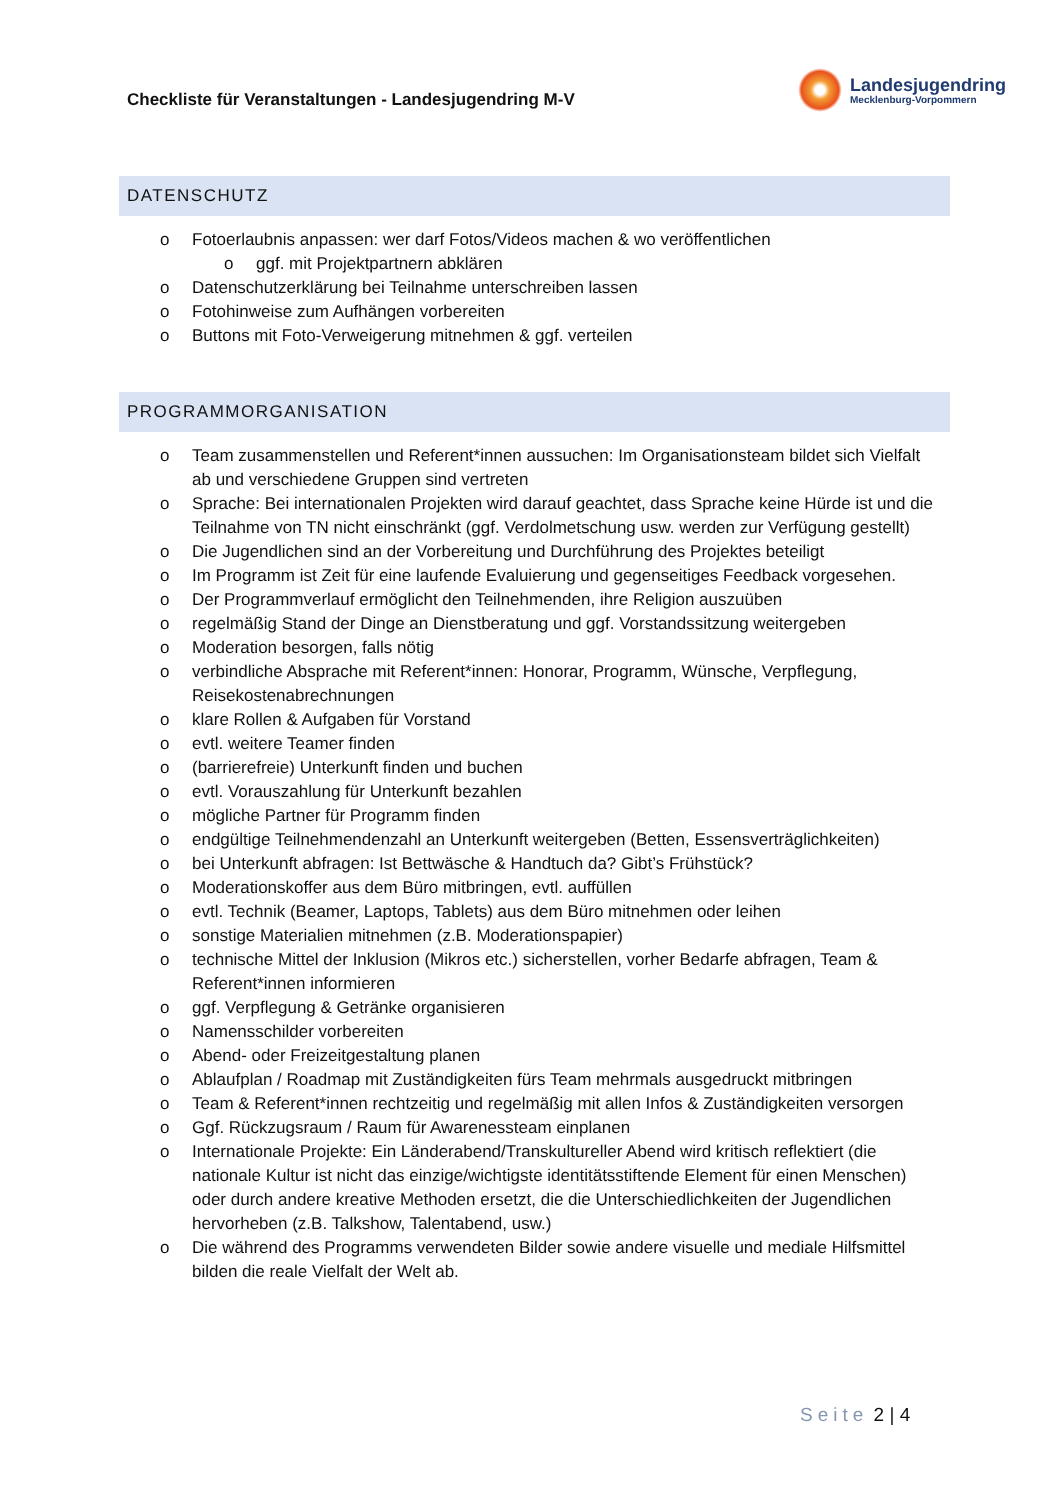Checkliste für Veranstaltungen - Landesjugendring M-V
Landesjugendring
Mecklenburg-Vorpommern
DATENSCHUTZ
o Fotoerlaubnis anpassen: wer darf Fotos/Videos machen & wo veröffentlichen
o ggf. mit Projektpartnern abklären
o Datenschutzerklärung bei Teilnahme unterschreiben lassen
o Fotohinweise zum Aufhängen vorbereiten
o Buttons mit Foto-Verweigerung mitnehmen & ggf. verteilen
PROGRAMMORGANISATION
o Team zusammenstellen und Referent*innen aussuchen: Im Organisationsteam bildet sich Vielfalt ab und verschiedene Gruppen sind vertreten
o Sprache: Bei internationalen Projekten wird darauf geachtet, dass Sprache keine Hürde ist und die Teilnahme von TN nicht einschränkt (ggf. Verdolmetschung usw. werden zur Verfügung gestellt)
o Die Jugendlichen sind an der Vorbereitung und Durchführung des Projektes beteiligt
o Im Programm ist Zeit für eine laufende Evaluierung und gegenseitiges Feedback vorgesehen.
o Der Programmverlauf ermöglicht den Teilnehmenden, ihre Religion auszuüben
o regelmäßig Stand der Dinge an Dienstberatung und ggf. Vorstandssitzung weitergeben
o Moderation besorgen, falls nötig
o verbindliche Absprache mit Referent*innen: Honorar, Programm, Wünsche, Verpflegung, Reisekostenabrechnungen
o klare Rollen & Aufgaben für Vorstand
o evtl. weitere Teamer finden
o (barrierefreie) Unterkunft finden und buchen
o evtl. Vorauszahlung für Unterkunft bezahlen
o mögliche Partner für Programm finden
o endgültige Teilnehmendenzahl an Unterkunft weitergeben (Betten, Essensverträglichkeiten)
o bei Unterkunft abfragen: Ist Bettwäsche & Handtuch da? Gibt’s Frühstück?
o Moderationskoffer aus dem Büro mitbringen, evtl. auffüllen
o evtl. Technik (Beamer, Laptops, Tablets) aus dem Büro mitnehmen oder leihen
o sonstige Materialien mitnehmen (z.B. Moderationspapier)
o technische Mittel der Inklusion (Mikros etc.) sicherstellen, vorher Bedarfe abfragen, Team & Referent*innen informieren
o ggf. Verpflegung & Getränke organisieren
o Namensschilder vorbereiten
o Abend- oder Freizeitgestaltung planen
o Ablaufplan / Roadmap mit Zuständigkeiten fürs Team mehrmals ausgedruckt mitbringen
o Team & Referent*innen rechtzeitig und regelmäßig mit allen Infos & Zuständigkeiten versorgen
o Ggf. Rückzugsraum / Raum für Awarenessteam einplanen
o Internationale Projekte: Ein Länderabend/Transkultureller Abend wird kritisch reflektiert (die nationale Kultur ist nicht das einzige/wichtigste identitätsstiftende Element für einen Menschen) oder durch andere kreative Methoden ersetzt, die die Unterschiedlichkeiten der Jugendlichen hervorheben (z.B. Talkshow, Talentabend, usw.)
o Die während des Programms verwendeten Bilder sowie andere visuelle und mediale Hilfsmittel bilden die reale Vielfalt der Welt ab.
Seite 2 | 4